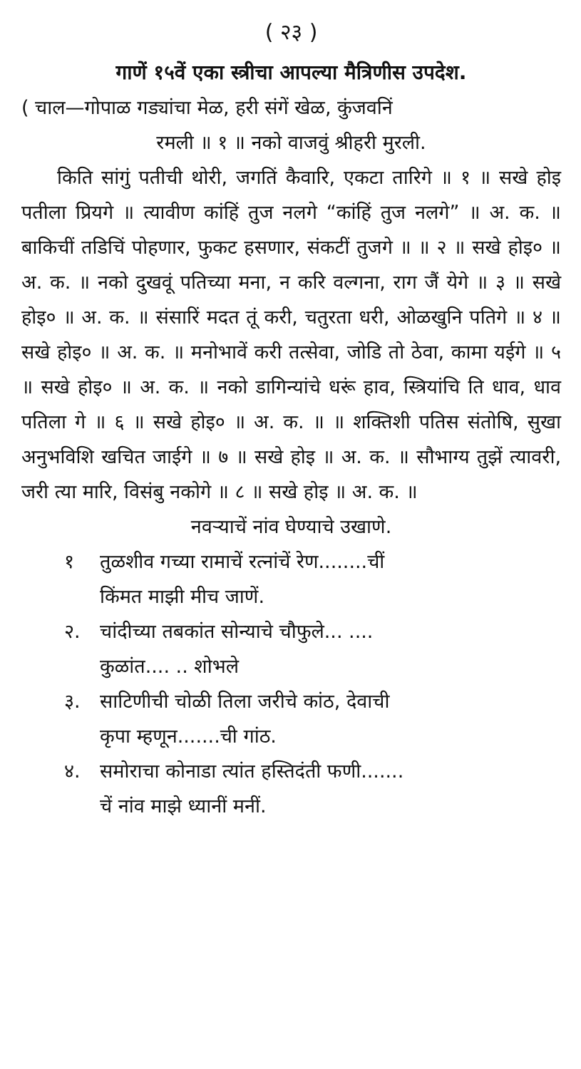( २३ )
गाणें १५वें एका स्त्रीचा आपल्या मैत्रिणीस उपदेश.
( चाल—गोपाळ गड्यांचा मेळ, हरी संगें खेळ, कुंजवनिं
रमली ॥ १ ॥ नको वाजवुं श्रीहरी मुरली.
किति सांगुं पतीची थोरी, जगतिं कैवारि, एकटा तारिगे ॥ १ ॥ सखे होइ पतीला प्रियगे ॥ त्यावीण कांहिं तुज नलगे “कांहिं तुज नलगे” ॥ अ. क. ॥ बाकिचीं तडिचिं पोहणार, फुकट हसणार, संकटीं तुजगे ॥ ॥ २ ॥ सखे होइ० ॥ अ. क. ॥ नको दुखवूं पतिच्या मना, न करि वल्गना, राग जैं येगे ॥ ३ ॥ सखे होइ० ॥ अ. क. ॥ संसारिं मदत तूं करी, चतुरता धरी, ओळखुनि पतिगे ॥ ४ ॥ सखे होइ० ॥ अ. क. ॥ मनोभावें करी तत्सेवा, जोडि तो ठेवा, कामा यईगे ॥ ५ ॥ सखे होइ० ॥ अ. क. ॥ नको डागिन्यांचे धरूं हाव, स्त्रियांचि ति धाव, धाव पतिला गे ॥ ६ ॥ सखे होइ० ॥ अ. क. ॥ ॥ शक्तिशी पतिस संतोषि, सुखा अनुभविशि खचित जाईगे ॥ ७ ॥ सखे होइ ॥ अ. क. ॥ सौभाग्य तुझें त्यावरी, जरी त्या मारि, विसंबु नकोगे ॥ ८ ॥ सखे होइ ॥ अ. क. ॥
नवऱ्याचें नांव घेण्याचे उखाणे.
१ तुळशीव गच्या रामाचें रत्नांचें रेण........चीं
किंमत माझी मीच जाणें.
२. चांदीच्या तबकांत सोन्याचे चौफुले... ....
कुळांत.... .. शोभले
३. साटिणीची चोळी तिला जरीचे कांठ, देवाची
कृपा म्हणून.......ची गांठ.
४. समोराचा कोनाडा त्यांत हस्तिदंती फणी.......
चें नांव माझे ध्यानीं मनीं.